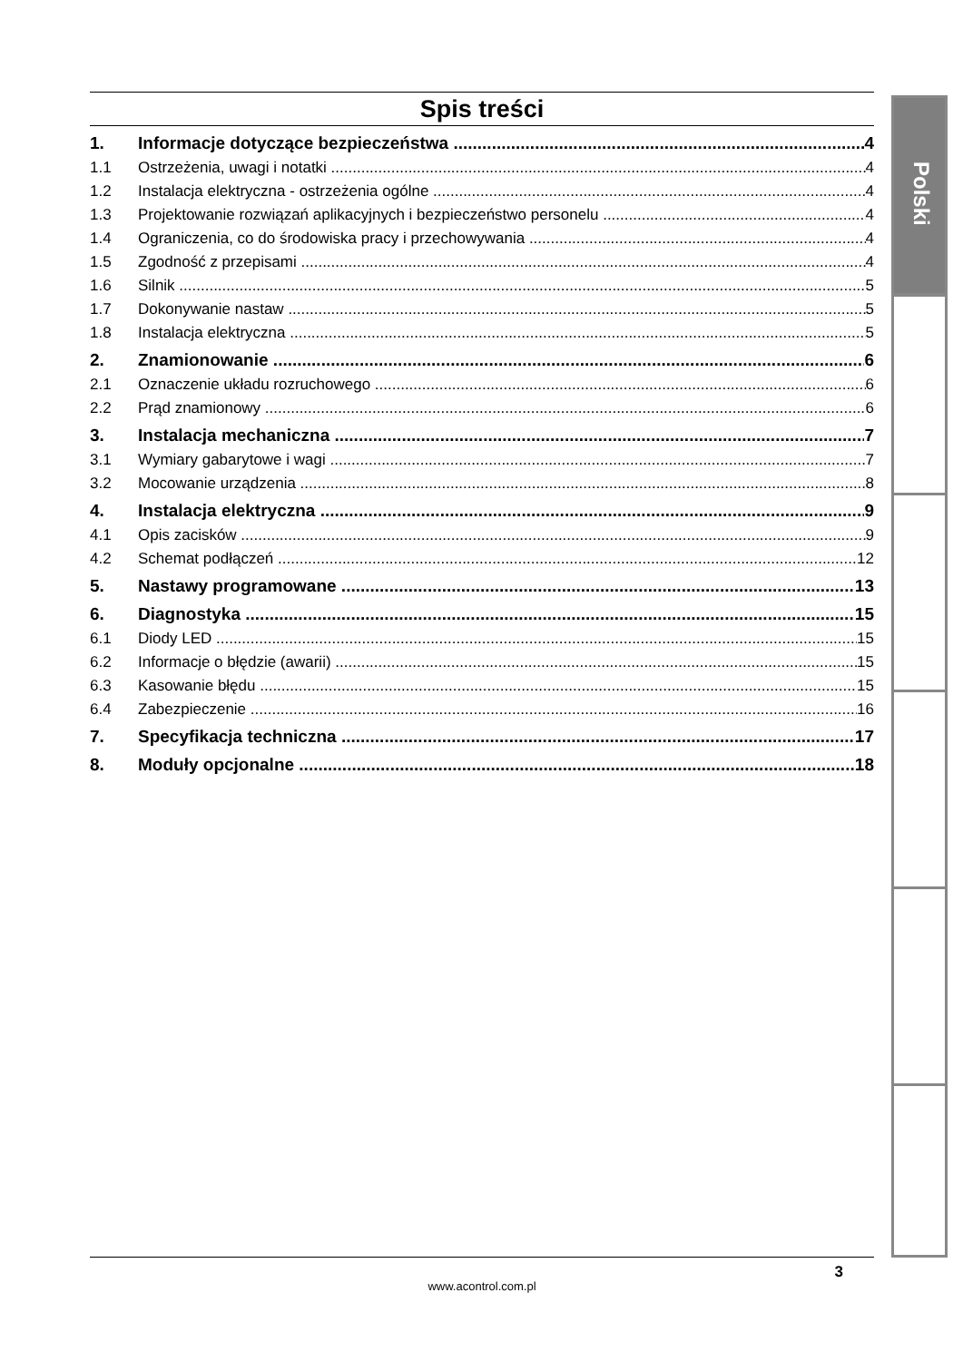Spis treści
1. Informacje dotyczące bezpieczeństwa 4
1.1 Ostrzeżenia, uwagi i notatki 4
1.2 Instalacja elektryczna - ostrzeżenia ogólne 4
1.3 Projektowanie rozwiązań aplikacyjnych i bezpieczeństwo personelu 4
1.4 Ograniczenia, co do środowiska pracy i przechowywania 4
1.5 Zgodność z przepisami 4
1.6 Silnik 5
1.7 Dokonywanie nastaw 5
1.8 Instalacja elektryczna 5
2. Znamionowanie 6
2.1 Oznaczenie układu rozruchowego 6
2.2 Prąd znamionowy 6
3. Instalacja mechaniczna 7
3.1 Wymiary gabarytowe i wagi 7
3.2 Mocowanie urządzenia 8
4. Instalacja elektryczna 9
4.1 Opis zacisków 9
4.2 Schemat podłączeń 12
5. Nastawy programowane 13
6. Diagnostyka 15
6.1 Diody LED 15
6.2 Informacje o błędzie (awarii) 15
6.3 Kasowanie błędu 15
6.4 Zabezpieczenie 16
7. Specyfikacja techniczna 17
8. Moduły opcjonalne 18
Polski
3
www.acontrol.com.pl